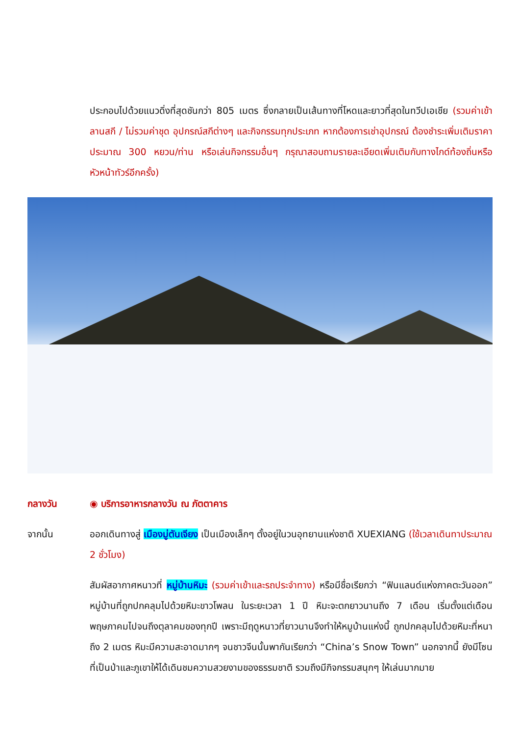ประกอบไปด้วยแนวดิ่งที่สุดชันกว่า 805 เมตร ซึ่งกลายเป็นเส้นทางที่โหดและยาวที่สุดในทวีปเอเชีย (รวมค่าเข้าลานสกี / ไม่รวมค่าชุด อุปกรณ์สกีต่างๆ และกิจกรรมทุกประเภท หากต้องการเช่าอุปกรณ์ ต้องชำระเพิ่มเติมราคาประมาณ 300 หยวน/ท่าน หรือเล่นกิจกรรมอื่นๆ กรุณาสอบถามรายละเอียดเพิ่มเติมกับทางไกด์ท้องถิ่นหรือหัวหน้าทัวร์อีกครั้ง)
กลางวัน ◉ บริการอาหารกลางวัน ณ ภัตตาคาร
จากนั้น ออกเดินทางสู่ เมืองมู่ตันเจียง เป็นเมืองเล็กๆ ตั้งอยู่ในวนอุทยานแห่งชาติ XUEXIANG (ใช้เวลาเดินทาประมาณ 2 ชั่วโมง)
สัมผัสอากาศหนาวที่ หมู่บ้านหิมะ (รวมค่าเข้าและรถประจำทาง) หรือมีชื่อเรียกว่า “ฟินแลนด์แห่งภาคตะวันออก” หมู่บ้านที่ถูกปกคลุมไปด้วยหิมะขาวโพลน ในระยะเวลา 1 ปี หิมะจะตกยาวนานถึง 7 เดือน เริ่มตั้งแต่เดือนพฤษภาคมไปจนถึงตุลาคมของทุกปี เพราะมีฤดูหนาวที่ยาวนานจึงทำให้หมูบ้านแห่งนี้ ถูกปกคลุมไปด้วยหิมะที่หนาถึง 2 เมตร หิมะมีความสะอาดมากๆ จนชาวจีนนั้นพากันเรียกว่า “China’s Snow Town” นอกจากนี้ ยังมีโซนที่เป็นป่าและภูเขาให้ได้เดินชมความสวยงามของธรรมชาติ รวมถึงมีกิจกรรมสนุกๆ ให้เล่นมากมาย